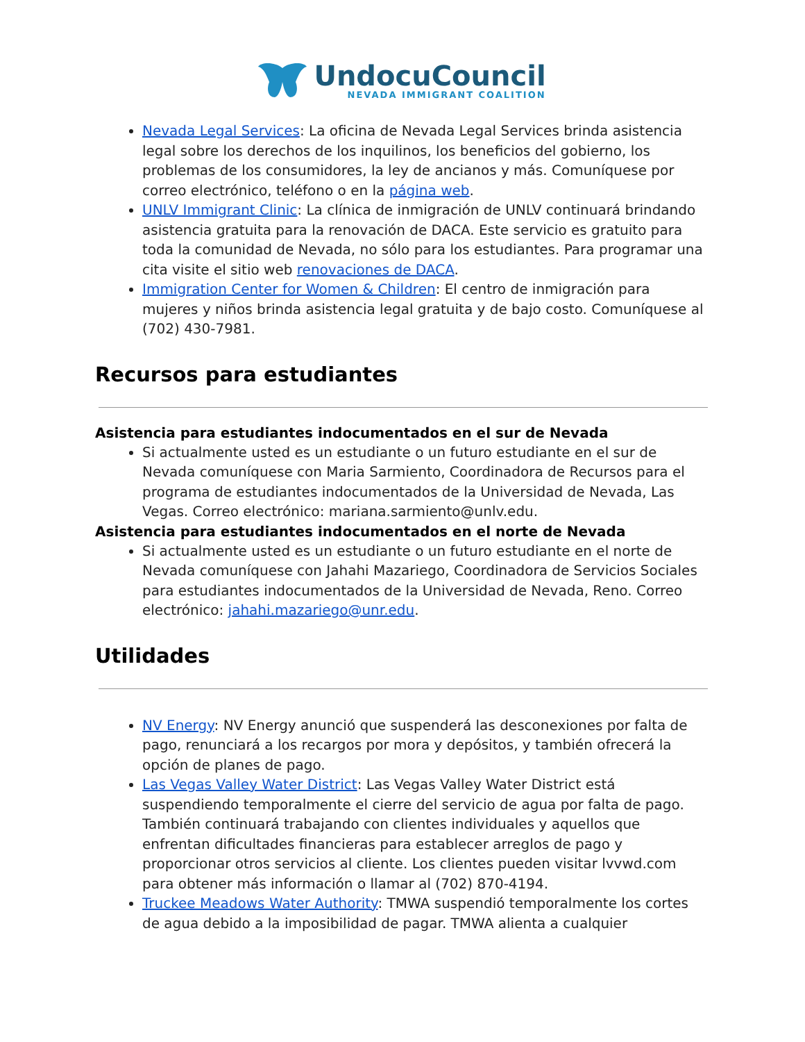UndocuCouncil
NEVADA IMMIGRANT COALITION
Nevada Legal Services: La oficina de Nevada Legal Services brinda asistencia legal sobre los derechos de los inquilinos, los beneficios del gobierno, los problemas de los consumidores, la ley de ancianos y más. Comuníquese por correo electrónico, teléfono o en la página web.
UNLV Immigrant Clinic: La clínica de inmigración de UNLV continuará brindando asistencia gratuita para la renovación de DACA. Este servicio es gratuito para toda la comunidad de Nevada, no sólo para los estudiantes. Para programar una cita visite el sitio web renovaciones de DACA.
Immigration Center for Women & Children: El centro de inmigración para mujeres y niños brinda asistencia legal gratuita y de bajo costo. Comuníquese al (702) 430-7981.
Recursos para estudiantes
Asistencia para estudiantes indocumentados en el sur de Nevada
Si actualmente usted es un estudiante o un futuro estudiante en el sur de Nevada comuníquese con Maria Sarmiento, Coordinadora de Recursos para el programa de estudiantes indocumentados de la Universidad de Nevada, Las Vegas. Correo electrónico: mariana.sarmiento@unlv.edu.
Asistencia para estudiantes indocumentados en el norte de Nevada
Si actualmente usted es un estudiante o un futuro estudiante en el norte de Nevada comuníquese con Jahahi Mazariego, Coordinadora de Servicios Sociales para estudiantes indocumentados de la Universidad de Nevada, Reno. Correo electrónico: jahahi.mazariego@unr.edu.
Utilidades
NV Energy: NV Energy anunció que suspenderá las desconexiones por falta de pago, renunciará a los recargos por mora y depósitos, y también ofrecerá la opción de planes de pago.
Las Vegas Valley Water District: Las Vegas Valley Water District está suspendiendo temporalmente el cierre del servicio de agua por falta de pago. También continuará trabajando con clientes individuales y aquellos que enfrentan dificultades financieras para establecer arreglos de pago y proporcionar otros servicios al cliente. Los clientes pueden visitar lvvwd.com para obtener más información o llamar al (702) 870-4194.
Truckee Meadows Water Authority: TMWA suspendió temporalmente los cortes de agua debido a la imposibilidad de pagar. TMWA alienta a cualquier